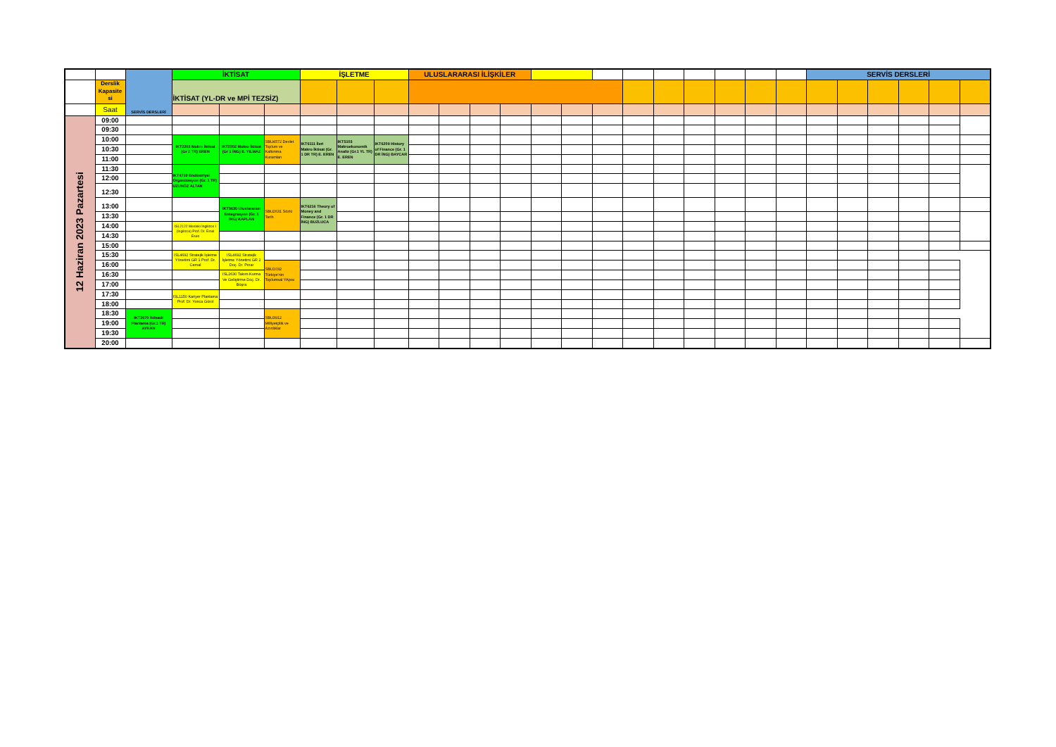| | | SERVİS DERSLERİ | İKTİSAT | | | İŞLETME | | | ULUSLARARASI İLİŞKİLER | | | | | | | | | | | | | SERVİS DERSLERİ | | | | | |
| | Derslik Kapasite si | | İKTİSAT (YL-DR ve MPİ TEZSİZ) | | | | | | | | | | | | | | | | | | | | | | | | |
| | Saat | | | | | | | | | | | | | | | | | | | | | | | | | | |
| 12 Haziran 2023 Pazartesi | 09:00 | | | | | | | | | | | | | | | | | | | | | | | | | | |
| | 09:30 | | | | | | | | | | | | | | | | | | | | | | | | | | |
| | 10:00 | | IKT2202 Makro İktisat (Gr 2 TR) EREN | IKT2202 Makro İktisat (Gr 1 İNG) E. YILMAZ | SBU4572 Devlet Toplum ve Kalkınma Kuramları | IKT6111 İleri Makro İktisat (Gr. 1 DR TR) E. EREN | IKT5103 Makroekonomik Analiz (Gr.1 YL TR) E. EREN | IKT6209 History of Finance (Gr. 1 DR İNG) BAYCAR | | | | | | | | | | | | | | | | | | | |
| | 10:30 | | | | | | | | | | | | | | | | | | | | | | | | | | |
| | 11:00 | | | | | | | | | | | | | | | | | | | | | | | | | | |
| | 11:30 | | IKT4710 Endüstriyel Organizasyon (Gr. 1 TR) UZUNÖZ ALTAN | | | | | | | | | | | | | | | | | | | | | | | | |
| | 12:00 | | | | | | | | | | | | | | | | | | | | | | | | | | |
| | 12:30 | | | | | | | | | | | | | | | | | | | | | | | | | | |
| | 13:00 | | | IKT3630 Uluslararası Entegrasyon (Gr. 1 İNG) KAPLAN | SBU2631 Sözlü Tarih | IKT6216 Theory of Money and Finance (Gr. 1 DR İNG) BUZLUCA | | | | | | | | | | | | | | | | | | | | | |
| | 13:30 | | | | | | | | | | | | | | | | | | | | | | | | | | |
| | 14:00 | | ISL2122 Mesleki İngilizce I (İngilizce) Prof. Dr. Emel Esen | | | | | | | | | | | | | | | | | | | | | | | | |
| | 14:30 | | | | | | | | | | | | | | | | | | | | | | | | | | |
| | 15:00 | | | | | | | | | | | | | | | | | | | | | | | | | | |
| | 15:30 | | ISL4692 Stratejik İşletme Yönetimi GR 1 Prof. Dr. Cemal | ISL4692 Stratejik İşletme Yönetimi GR 2 Doç. Dr. Pınar | | | | | | | | | | | | | | | | | | | | | | | |
| | 16:00 | | | | SBU1032 Türkiye'nin Toplumsal YApısı | | | | | | | | | | | | | | | | | | | | | | |
| | 16:30 | | | ISL2630 Takım Kurma Ve Geliştirme Doç. Dr. Büşra | | | | | | | | | | | | | | | | | | | | | | | |
| | 17:00 | | | | | | | | | | | | | | | | | | | | | | | | | | |
| | 17:30 | | ISL1150 Kariyer Planlama Prof. Dr. Yonca Gürol | | | | | | | | | | | | | | | | | | | | | | | | |
| | 18:00 | | | | | | | | | | | | | | | | | | | | | | | | | | |
| | 18:30 | IKT3670 İktisadi Planlama (Gr.1 TR) AYKAN | | | SBU3912 Milliyetçilik ve Azınlıklar | | | | | | | | | | | | | | | | | | | | | | |
| | 19:00 | | | | | | | | | | | | | | | | | | | | | | | | | | |
| | 19:30 | | | | | | | | | | | | | | | | | | | | | | | | | | |
| | 20:00 | | | | | | | | | | | | | | | | | | | | | | | | | | |